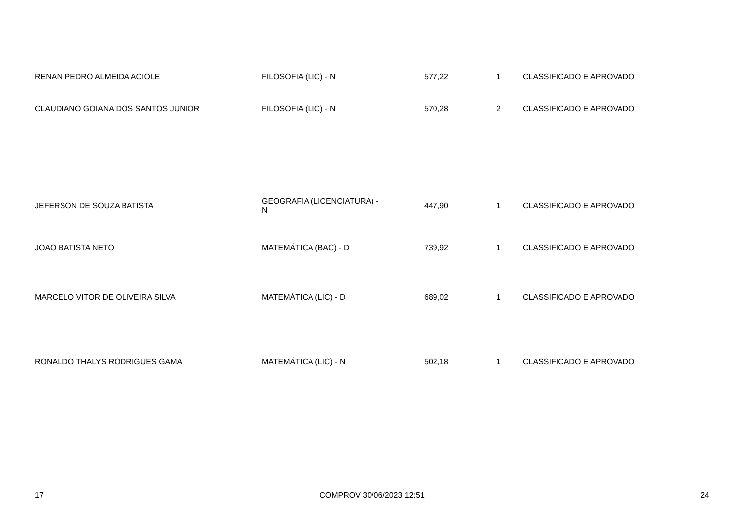| RENAN PEDRO ALMEIDA ACIOLE | FILOSOFIA (LIC) - N | 577,22 | 1 | CLASSIFICADO E APROVADO |
| CLAUDIANO GOIANA DOS SANTOS JUNIOR | FILOSOFIA (LIC) - N | 570,28 | 2 | CLASSIFICADO E APROVADO |
| JEFERSON DE SOUZA BATISTA | GEOGRAFIA (LICENCIATURA) - N | 447,90 | 1 | CLASSIFICADO E APROVADO |
| JOAO BATISTA NETO | MATEMÁTICA (BAC) - D | 739,92 | 1 | CLASSIFICADO E APROVADO |
| MARCELO VITOR DE OLIVEIRA SILVA | MATEMÁTICA (LIC) - D | 689,02 | 1 | CLASSIFICADO E APROVADO |
| RONALDO THALYS RODRIGUES GAMA | MATEMÁTICA (LIC) - N | 502,18 | 1 | CLASSIFICADO E APROVADO |
17 COMPROV 30/06/2023 12:51 24